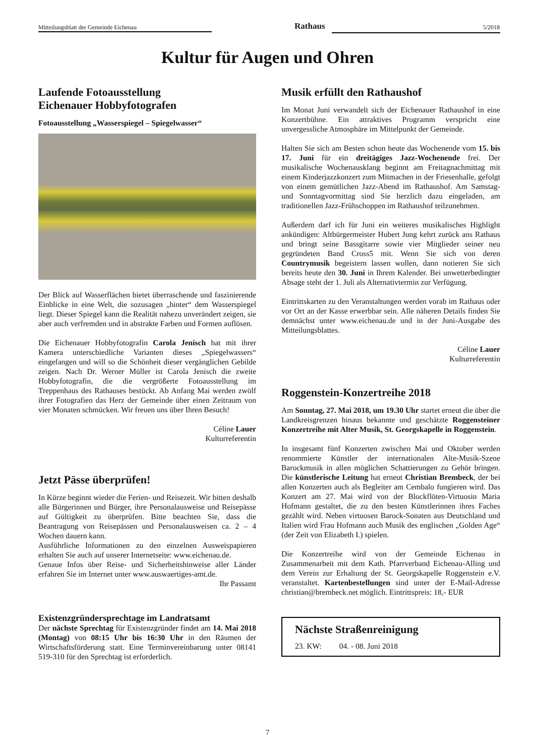Mitteilungsblatt der Gemeinde Eichenau Rathaus 5/2018
Kultur für Augen und Ohren
Laufende Fotoausstellung
Eichenauer Hobbyfotografen
Fotoausstellung „Wasserspiegel – Spiegelwasser“
Der Blick auf Wasserflächen bietet überraschende und faszinierende Einblicke in eine Welt, die sozusagen „hinter“ dem Wasserspiegel liegt. Dieser Spiegel kann die Realität nahezu unverändert zeigen, sie aber auch verfremden und in abstrakte Farben und Formen auflösen.
Die Eichenauer Hobbyfotografin Carola Jenisch hat mit ihrer Kamera unterschiedliche Varianten dieses „Spiegelwassers“ eingefangen und will so die Schönheit dieser vergänglichen Gebilde zeigen. Nach Dr. Werner Müller ist Carola Jenisch die zweite Hobbyfotografin, die die vergrößerte Fotoausstellung im Treppenhaus des Rathauses bestückt. Ab Anfang Mai werden zwölf ihrer Fotografien das Herz der Gemeinde über einen Zeitraum von vier Monaten schmücken. Wir freuen uns über Ihren Besuch!
Céline Lauer
Kulturreferentin
Jetzt Pässe überprüfen!
In Kürze beginnt wieder die Ferien- und Reisezeit. Wir bitten deshalb alle Bürgerinnen und Bürger, ihre Personalausweise und Reisepässe auf Gültigkeit zu überprüfen. Bitte beachten Sie, dass die Beantragung von Reisepässen und Personalausweisen ca. 2 – 4 Wochen dauern kann.
Ausführliche Informationen zu den einzelnen Ausweispapieren erhalten Sie auch auf unserer Internetseite: www.eichenau.de.
Genaue Infos über Reise- und Sicherheitshinweise aller Länder erfahren Sie im Internet unter www.auswaertiges-amt.de.
Ihr Passamt
Existenzgründersprechtage im Landratsamt
Der nächste Sprechtag für Existenzgründer findet am 14. Mai 2018 (Montag) von 08:15 Uhr bis 16:30 Uhr in den Räumen der Wirtschaftsförderung statt. Eine Terminvereinbarung unter 08141 519-310 für den Sprechtag ist erforderlich.
Musik erfüllt den Rathaushof
Im Monat Juni verwandelt sich der Eichenauer Rathaushof in eine Konzertbühne. Ein attraktives Programm verspricht eine unvergessliche Atmosphäre im Mittelpunkt der Gemeinde.
Halten Sie sich am Besten schon heute das Wochenende vom 15. bis 17. Juni für ein dreitägiges Jazz-Wochenende frei. Der musikalische Wochenausklang beginnt am Freitagnachmittag mit einem Kinderjazzkonzert zum Mitmachen in der Friesenhalle, gefolgt von einem gemütlichen Jazz-Abend im Rathaushof. Am Samstag- und Sonntagvormittag sind Sie herzlich dazu eingeladen, am traditionellen Jazz-Frühschoppen im Rathaushof teilzunehmen.
Außerdem darf ich für Juni ein weiteres musikalisches Highlight ankündigen: Altbürgermeister Hubert Jung kehrt zurück ans Rathaus und bringt seine Bassgitarre sowie vier Mitglieder seiner neu gegründeten Band Cross5 mit. Wenn Sie sich von deren Countrymusik begeistern lassen wollen, dann notieren Sie sich bereits heute den 30. Juni in Ihrem Kalender. Bei unwetterbedingter Absage steht der 1. Juli als Alternativtermin zur Verfügung.
Eintrittskarten zu den Veranstaltungen werden vorab im Rathaus oder vor Ort an der Kasse erwerbbar sein. Alle näheren Details finden Sie demnächst unter www.eichenau.de und in der Juni-Ausgabe des Mitteilungsblattes.
Céline Lauer
Kulturreferentin
Roggenstein-Konzertreihe 2018
Am Sonntag, 27. Mai 2018, um 19.30 Uhr startet erneut die über die Landkreisgrenzen hinaus bekannte und geschätzte Roggensteiner Konzertreihe mit Alter Musik, St. Georgskapelle in Roggenstein.
In insgesamt fünf Konzerten zwischen Mai und Oktober werden renommierte Künstler der internationalen Alte-Musik-Szene Barockmusik in allen möglichen Schattierungen zu Gehör bringen. Die künstlerische Leitung hat erneut Christian Brembeck, der bei allen Konzerten auch als Begleiter am Cembalo fungieren wird. Das Konzert am 27. Mai wird von der Blockflöten-Virtuosin Maria Hofmann gestaltet, die zu den besten Künstlerinnen ihres Faches gezählt wird. Neben virtuosen Barock-Sonaten aus Deutschland und Italien wird Frau Hofmann auch Musik des englischen „Golden Age“ (der Zeit von Elizabeth I.) spielen.
Die Konzertreihe wird von der Gemeinde Eichenau in Zusammenarbeit mit dem Kath. Pfarrverband Eichenau-Alling und dem Verein zur Erhaltung der St. Georgskapelle Roggenstein e.V. veranstaltet. Kartenbestellungen sind unter der E-Mail-Adresse christian@brembeck.net möglich. Eintrittspreis: 18,- EUR
Nächste Straßenreinigung
23. KW: 04. - 08. Juni 2018
7